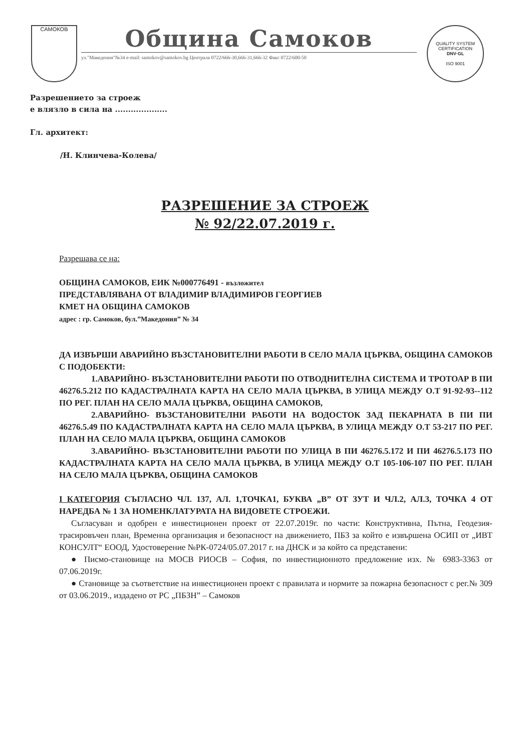САМОКОВ
Община Самоков
ул."Македония"№34 e-mail: samokov@samokov.bg Централа 0722/666-30,666-31,666-32 Факс 0722/600-50
QUALITY SYSTEM CERTIFICATION
DNV·GL
ISO 9001
Разрешението за строеж
е влязло в сила на ....................
Гл. архитект:
/Н. Клинчева-Колева/
РАЗРЕШЕНИЕ ЗА СТРОЕЖ
№ 92/22.07.2019 г.
Разрешава се на:
ОБЩИНА САМОКОВ, ЕИК №000776491 - възложител
ПРЕДСТАВЛЯВАНА ОТ ВЛАДИМИР ВЛАДИМИРОВ ГЕОРГИЕВ
КМЕТ НА ОБЩИНА САМОКОВ
адрес : гр. Самоков, бул.”Македония” № 34
ДА ИЗВЪРШИ АВАРИЙНО ВЪЗСТАНОВИТЕЛНИ РАБОТИ В СЕЛО МАЛА ЦЪРКВА, ОБЩИНА САМОКОВ С ПОДОБЕКТИ:
1.АВАРИЙНО- ВЪЗСТАНОВИТЕЛНИ РАБОТИ ПО ОТВОДНИТЕЛНА СИСТЕМА И ТРОТОАР В ПИ 46276.5.212 ПО КАДАСТРАЛНАТА КАРТА НА СЕЛО МАЛА ЦЪРКВА, В УЛИЦА МЕЖДУ О.Т 91-92-93--112 ПО РЕГ. ПЛАН НА СЕЛО МАЛА ЦЪРКВА, ОБЩИНА САМОКОВ,
2.АВАРИЙНО- ВЪЗСТАНОВИТЕЛНИ РАБОТИ НА ВОДОСТОК ЗАД ПЕКАРНАТА В ПИ ПИ 46276.5.49 ПО КАДАСТРАЛНАТА КАРТА НА СЕЛО МАЛА ЦЪРКВА, В УЛИЦА МЕЖДУ О.Т 53-217 ПО РЕГ. ПЛАН НА СЕЛО МАЛА ЦЪРКВА, ОБЩИНА САМОКОВ
3.АВАРИЙНО- ВЪЗСТАНОВИТЕЛНИ РАБОТИ ПО УЛИЦА В ПИ 46276.5.172 И ПИ 46276.5.173 ПО КАДАСТРАЛНАТА КАРТА НА СЕЛО МАЛА ЦЪРКВА, В УЛИЦА МЕЖДУ О.Т 105-106-107 ПО РЕГ. ПЛАН НА СЕЛО МАЛА ЦЪРКВА, ОБЩИНА САМОКОВ
I КАТЕГОРИЯ СЪГЛАСНО ЧЛ. 137, АЛ. 1,ТОЧКА1, БУКВА „В” ОТ ЗУТ И ЧЛ.2, АЛ.3, ТОЧКА 4 ОТ НАРЕДБА № 1 ЗА НОМЕНКЛАТУРАТА НА ВИДОВЕТЕ СТРОЕЖИ.
Съгласуван и одобрен е инвестиционен проект от 22.07.2019г. по части: Конструктивна, Пътна, Геодезия- трасировъчен план, Временна организация и безопасност на движението, ПБЗ за който е извършена ОСИП от „ИВТ КОНСУЛТ“ ЕООД, Удостоверение №РК-0724/05.07.2017 г. на ДНСК и за който са представени:
● Писмо-становище на МОСВ РИОСВ – София, по инвестиционното предложение изх. № 6983-3363 от 07.06.2019г.
● Становище за съответствие на инвестиционен проект с правилата и нормите за пожарна безопасност с рег.№ 309 от 03.06.2019., издадено от РС „ПБЗН” – Самоков